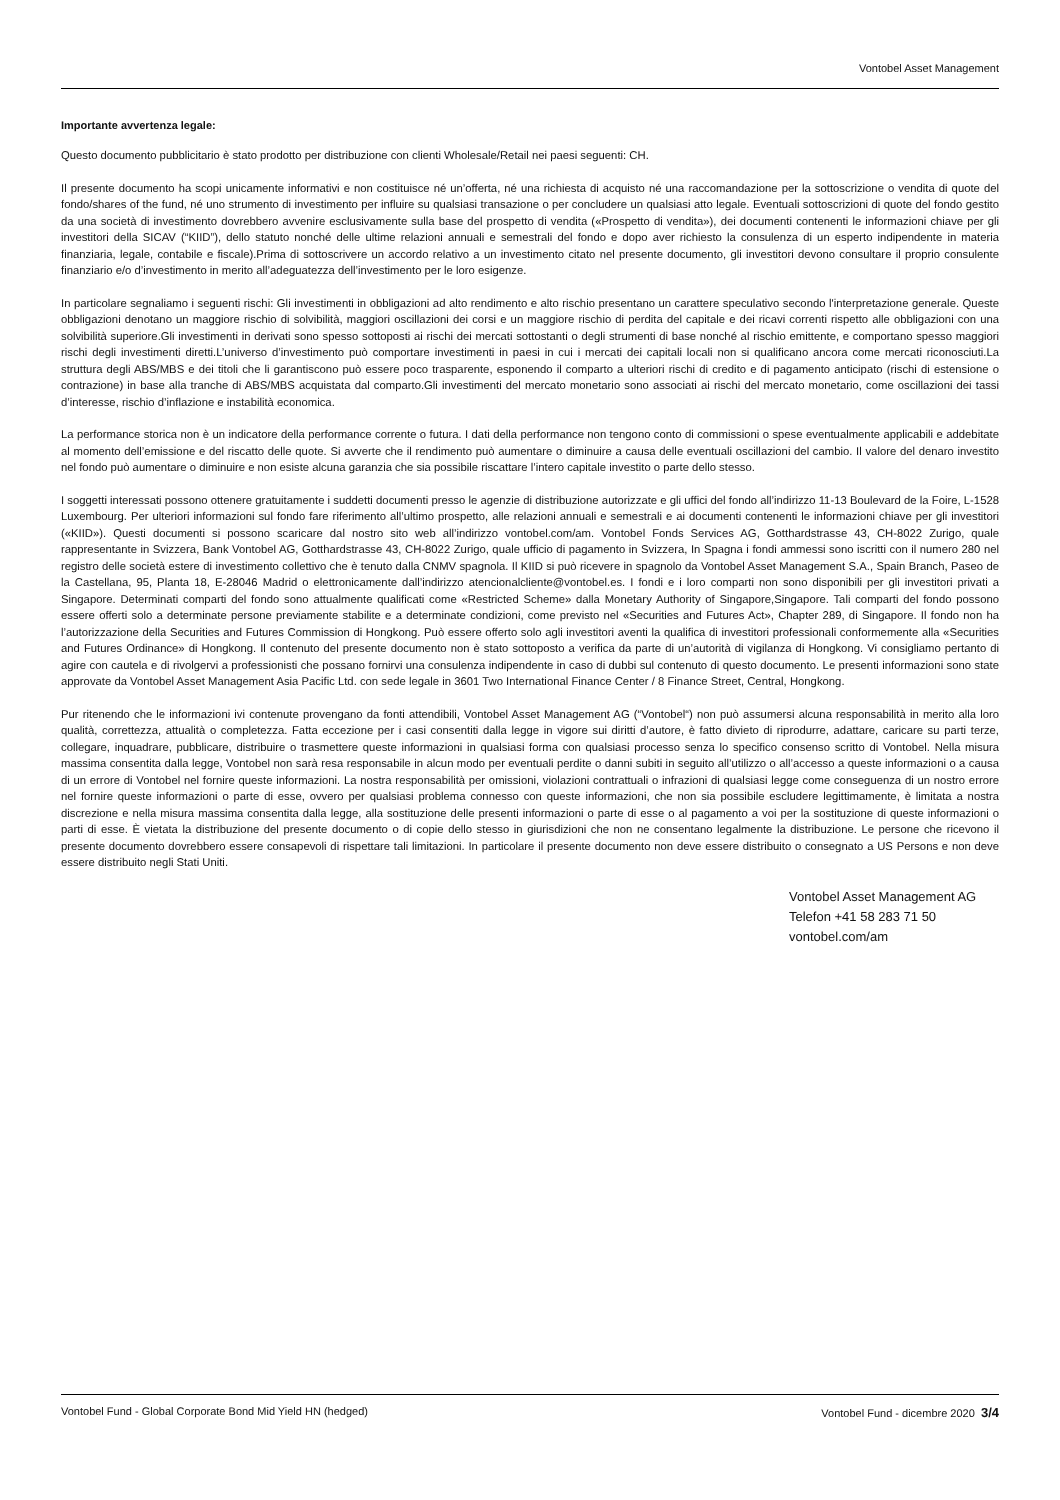Vontobel Asset Management
Importante avvertenza legale:
Questo documento pubblicitario è stato prodotto per distribuzione con clienti Wholesale/Retail nei paesi seguenti: CH.
Il presente documento ha scopi unicamente informativi e non costituisce né un’offerta, né una richiesta di acquisto né una raccomandazione per la sottoscrizione o vendita di quote del fondo/shares of the fund, né uno strumento di investimento per influire su qualsiasi transazione o per concludere un qualsiasi atto legale. Eventuali sottoscrizioni di quote del fondo gestito da una società di investimento dovrebbero avvenire esclusivamente sulla base del prospetto di vendita («Prospetto di vendita»), dei documenti contenenti le informazioni chiave per gli investitori della SICAV (“KIID”), dello statuto nonché delle ultime relazioni annuali e semestrali del fondo e dopo aver richiesto la consulenza di un esperto indipendente in materia finanziaria, legale, contabile e fiscale).Prima di sottoscrivere un accordo relativo a un investimento citato nel presente documento, gli investitori devono consultare il proprio consulente finanziario e/o d’investimento in merito all’adeguatezza dell’investimento per le loro esigenze.
In particolare segnaliamo i seguenti rischi: Gli investimenti in obbligazioni ad alto rendimento e alto rischio presentano un carattere speculativo secondo l'interpretazione generale. Queste obbligazioni denotano un maggiore rischio di solvibilità, maggiori oscillazioni dei corsi e un maggiore rischio di perdita del capitale e dei ricavi correnti rispetto alle obbligazioni con una solvibilità superiore.Gli investimenti in derivati sono spesso sottoposti ai rischi dei mercati sottostanti o degli strumenti di base nonché al rischio emittente, e comportano spesso maggiori rischi degli investimenti diretti.L’universo d’investimento può comportare investimenti in paesi in cui i mercati dei capitali locali non si qualificano ancora come mercati riconosciuti.La struttura degli ABS/MBS e dei titoli che li garantiscono può essere poco trasparente, esponendo il comparto a ulteriori rischi di credito e di pagamento anticipato (rischi di estensione o contrazione) in base alla tranche di ABS/MBS acquistata dal comparto.Gli investimenti del mercato monetario sono associati ai rischi del mercato monetario, come oscillazioni dei tassi d’interesse, rischio d’inflazione e instabilità economica.
La performance storica non è un indicatore della performance corrente o futura. I dati della performance non tengono conto di commissioni o spese eventualmente applicabili e addebitate al momento dell’emissione e del riscatto delle quote. Si avverte che il rendimento può aumentare o diminuire a causa delle eventuali oscillazioni del cambio. Il valore del denaro investito nel fondo può aumentare o diminuire e non esiste alcuna garanzia che sia possibile riscattare l’intero capitale investito o parte dello stesso.
I soggetti interessati possono ottenere gratuitamente i suddetti documenti presso le agenzie di distribuzione autorizzate e gli uffici del fondo all’indirizzo 11-13 Boulevard de la Foire, L-1528 Luxembourg. Per ulteriori informazioni sul fondo fare riferimento all’ultimo prospetto, alle relazioni annuali e semestrali e ai documenti contenenti le informazioni chiave per gli investitori («KIID»). Questi documenti si possono scaricare dal nostro sito web all’indirizzo vontobel.com/am. Vontobel Fonds Services AG, Gotthardstrasse 43, CH-8022 Zurigo, quale rappresentante in Svizzera, Bank Vontobel AG, Gotthardstrasse 43, CH-8022 Zurigo, quale ufficio di pagamento in Svizzera, In Spagna i fondi ammessi sono iscritti con il numero 280 nel registro delle società estere di investimento collettivo che è tenuto dalla CNMV spagnola. Il KIID si può ricevere in spagnolo da Vontobel Asset Management S.A., Spain Branch, Paseo de la Castellana, 95, Planta 18, E-28046 Madrid o elettronicamente dall’indirizzo atencionalcliente@vontobel.es. I fondi e i loro comparti non sono disponibili per gli investitori privati a Singapore. Determinati comparti del fondo sono attualmente qualificati come «Restricted Scheme» dalla Monetary Authority of Singapore,Singapore. Tali comparti del fondo possono essere offerti solo a determinate persone previamente stabilite e a determinate condizioni, come previsto nel «Securities and Futures Act», Chapter 289, di Singapore. Il fondo non ha l’autorizzazione della Securities and Futures Commission di Hongkong. Può essere offerto solo agli investitori aventi la qualifica di investitori professionali conformemente alla «Securities and Futures Ordinance» di Hongkong. Il contenuto del presente documento non è stato sottoposto a verifica da parte di un’autorità di vigilanza di Hongkong. Vi consigliamo pertanto di agire con cautela e di rivolgervi a professionisti che possano fornirvi una consulenza indipendente in caso di dubbi sul contenuto di questo documento. Le presenti informazioni sono state approvate da Vontobel Asset Management Asia Pacific Ltd. con sede legale in 3601 Two International Finance Center / 8 Finance Street, Central, Hongkong.
Pur ritenendo che le informazioni ivi contenute provengano da fonti attendibili, Vontobel Asset Management AG (“Vontobel“) non può assumersi alcuna responsabilità in merito alla loro qualità, correttezza, attualità o completezza. Fatta eccezione per i casi consentiti dalla legge in vigore sui diritti d’autore, è fatto divieto di riprodurre, adattare, caricare su parti terze, collegare, inquadrare, pubblicare, distribuire o trasmettere queste informazioni in qualsiasi forma con qualsiasi processo senza lo specifico consenso scritto di Vontobel. Nella misura massima consentita dalla legge, Vontobel non sarà resa responsabile in alcun modo per eventuali perdite o danni subiti in seguito all’utilizzo o all’accesso a queste informazioni o a causa di un errore di Vontobel nel fornire queste informazioni. La nostra responsabilità per omissioni, violazioni contrattuali o infrazioni di qualsiasi legge come conseguenza di un nostro errore nel fornire queste informazioni o parte di esse, ovvero per qualsiasi problema connesso con queste informazioni, che non sia possibile escludere legittimamente, è limitata a nostra discrezione e nella misura massima consentita dalla legge, alla sostituzione delle presenti informazioni o parte di esse o al pagamento a voi per la sostituzione di queste informazioni o parti di esse. È vietata la distribuzione del presente documento o di copie dello stesso in giurisdizioni che non ne consentano legalmente la distribuzione. Le persone che ricevono il presente documento dovrebbero essere consapevoli di rispettare tali limitazioni. In particolare il presente documento non deve essere distribuito o consegnato a US Persons e non deve essere distribuito negli Stati Uniti.
Vontobel Asset Management AG
Telefon +41 58 283 71 50
vontobel.com/am
Vontobel Fund - Global Corporate Bond Mid Yield HN (hedged) Vontobel Fund - dicembre 2020 3/4